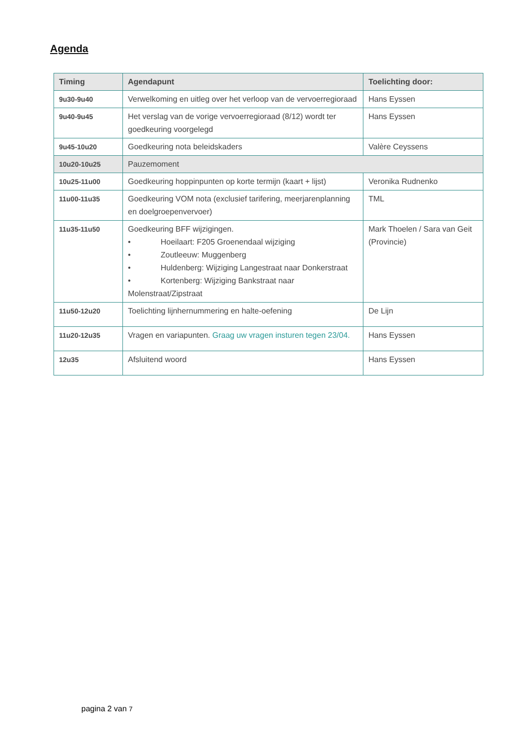Agenda
| Timing | Agendapunt | Toelichting door: |
| --- | --- | --- |
| 9u30-9u40 | Verwelkoming en uitleg over het verloop van de vervoerregioraad | Hans Eyssen |
| 9u40-9u45 | Het verslag van de vorige vervoerregioraad (8/12) wordt ter goedkeuring voorgelegd | Hans Eyssen |
| 9u45-10u20 | Goedkeuring nota beleidskaders | Valère Ceyssens |
| 10u20-10u25 | Pauzemoment | |
| 10u25-11u00 | Goedkeuring hoppinpunten op korte termijn (kaart + lijst) | Veronika Rudnenko |
| 11u00-11u35 | Goedkeuring VOM nota (exclusief tarifering, meerjarenplanning en doelgroepenvervoer) | TML |
| 11u35-11u50 | Goedkeuring BFF wijzigingen. • Hoeilaart: F205 Groenendaal wijziging • Zoutleeuw: Muggenberg • Huldenberg: Wijziging Langestraat naar Donkerstraat • Kortenberg: Wijziging Bankstraat naar Molenstraat/Zipstraat | Mark Thoelen / Sara van Geit (Provincie) |
| 11u50-12u20 | Toelichting lijnhernummering en halte-oefening | De Lijn |
| 11u20-12u35 | Vragen en variapunten. Graag uw vragen insturen tegen 23/04. | Hans Eyssen |
| 12u35 | Afsluitend woord | Hans Eyssen |
pagina 2 van 7